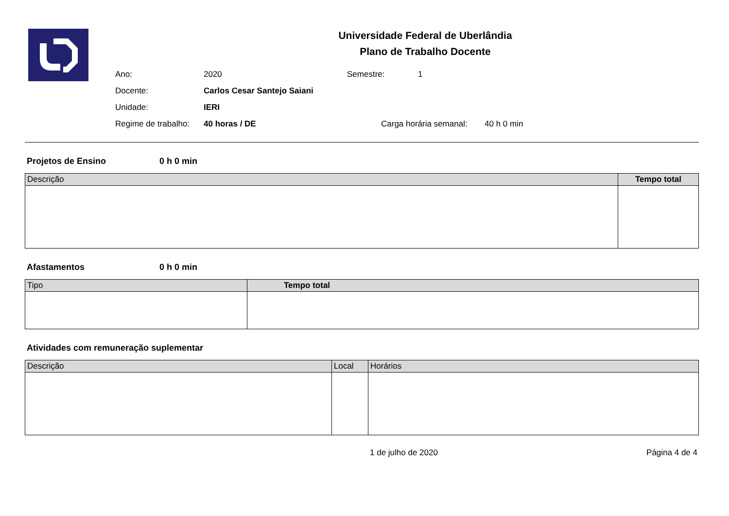Universidade Federal de Uberlândia
Plano de Trabalho Docente
Ano: 2020 Semestre: 1
Docente: Carlos Cesar Santejo Saiani
Unidade: IERI
Regime de trabalho: 40 horas / DE Carga horária semanal: 40 h 0 min
Projetos de Ensino 0 h 0 min
| Descrição | Tempo total |
| --- | --- |
Afastamentos 0 h 0 min
| Tipo | Tempo total |
| --- | --- |
Atividades com remuneração suplementar
| Descrição | Local | Horários |
| --- | --- | --- |
1 de julho de 2020 Página 4 de 4